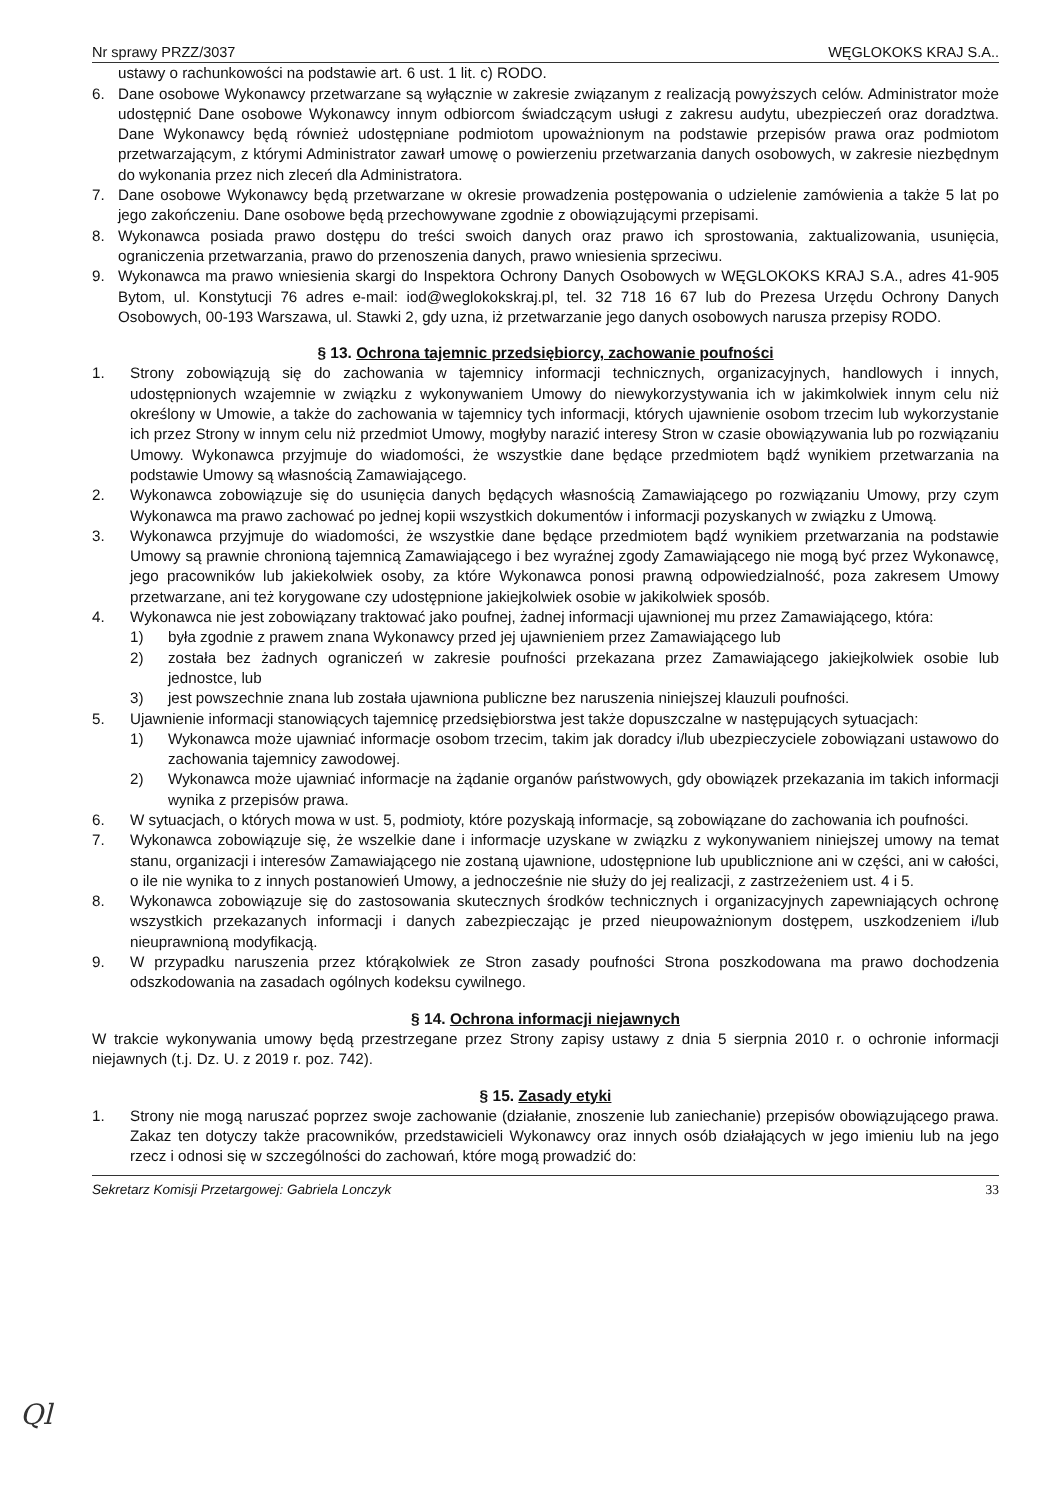Nr sprawy PRZZ/3037 WĘGLOKOKS KRAJ S.A..
ustawy o rachunkowości na podstawie art. 6 ust. 1 lit. c) RODO.
6. Dane osobowe Wykonawcy przetwarzane są wyłącznie w zakresie związanym z realizacją powyższych celów. Administrator może udostępnić Dane osobowe Wykonawcy innym odbiorcom świadczącym usługi z zakresu audytu, ubezpieczeń oraz doradztwa. Dane Wykonawcy będą również udostępniane podmiotom upoważnionym na podstawie przepisów prawa oraz podmiotom przetwarzającym, z którymi Administrator zawarł umowę o powierzeniu przetwarzania danych osobowych, w zakresie niezbędnym do wykonania przez nich zleceń dla Administratora.
7. Dane osobowe Wykonawcy będą przetwarzane w okresie prowadzenia postępowania o udzielenie zamówienia a także 5 lat po jego zakończeniu. Dane osobowe będą przechowywane zgodnie z obowiązującymi przepisami.
8. Wykonawca posiada prawo dostępu do treści swoich danych oraz prawo ich sprostowania, zaktualizowania, usunięcia, ograniczenia przetwarzania, prawo do przenoszenia danych, prawo wniesienia sprzeciwu.
9. Wykonawca ma prawo wniesienia skargi do Inspektora Ochrony Danych Osobowych w WĘGLOKOKS KRAJ S.A., adres 41-905 Bytom, ul. Konstytucji 76 adres e-mail: iod@weglokokskraj.pl, tel. 32 718 16 67 lub do Prezesa Urzędu Ochrony Danych Osobowych, 00-193 Warszawa, ul. Stawki 2, gdy uzna, iż przetwarzanie jego danych osobowych narusza przepisy RODO.
§ 13. Ochrona tajemnic przedsiębiorcy, zachowanie poufności
1. Strony zobowiązują się do zachowania w tajemnicy informacji technicznych, organizacyjnych, handlowych i innych, udostępnionych wzajemnie w związku z wykonywaniem Umowy do niewykorzystywania ich w jakimkolwiek innym celu niż określony w Umowie, a także do zachowania w tajemnicy tych informacji, których ujawnienie osobom trzecim lub wykorzystanie ich przez Strony w innym celu niż przedmiot Umowy, mogłyby narazić interesy Stron w czasie obowiązywania lub po rozwiązaniu Umowy. Wykonawca przyjmuje do wiadomości, że wszystkie dane będące przedmiotem bądź wynikiem przetwarzania na podstawie Umowy są własnością Zamawiającego.
2. Wykonawca zobowiązuje się do usunięcia danych będących własnością Zamawiającego po rozwiązaniu Umowy, przy czym Wykonawca ma prawo zachować po jednej kopii wszystkich dokumentów i informacji pozyskanych w związku z Umową.
3. Wykonawca przyjmuje do wiadomości, że wszystkie dane będące przedmiotem bądź wynikiem przetwarzania na podstawie Umowy są prawnie chronioną tajemnicą Zamawiającego i bez wyraźnej zgody Zamawiającego nie mogą być przez Wykonawcę, jego pracowników lub jakiekolwiek osoby, za które Wykonawca ponosi prawną odpowiedzialność, poza zakresem Umowy przetwarzane, ani też korygowane czy udostępnione jakiejkolwiek osobie w jakikolwiek sposób.
4. Wykonawca nie jest zobowiązany traktować jako poufnej, żadnej informacji ujawnionej mu przez Zamawiającego, która:
1) była zgodnie z prawem znana Wykonawcy przed jej ujawnieniem przez Zamawiającego lub
2) została bez żadnych ograniczeń w zakresie poufności przekazana przez Zamawiającego jakiejkolwiek osobie lub jednostce, lub
3) jest powszechnie znana lub została ujawniona publiczne bez naruszenia niniejszej klauzuli poufności.
5. Ujawnienie informacji stanowiących tajemnicę przedsiębiorstwa jest także dopuszczalne w następujących sytuacjach:
1) Wykonawca może ujawniać informacje osobom trzecim, takim jak doradcy i/lub ubezpieczyciele zobowiązani ustawowo do zachowania tajemnicy zawodowej.
2) Wykonawca może ujawniać informacje na żądanie organów państwowych, gdy obowiązek przekazania im takich informacji wynika z przepisów prawa.
6. W sytuacjach, o których mowa w ust. 5, podmioty, które pozyskają informacje, są zobowiązane do zachowania ich poufności.
7. Wykonawca zobowiązuje się, że wszelkie dane i informacje uzyskane w związku z wykonywaniem niniejszej umowy na temat stanu, organizacji i interesów Zamawiającego nie zostaną ujawnione, udostępnione lub upublicznione ani w części, ani w całości, o ile nie wynika to z innych postanowień Umowy, a jednocześnie nie służy do jej realizacji, z zastrzeżeniem ust. 4 i 5.
8. Wykonawca zobowiązuje się do zastosowania skutecznych środków technicznych i organizacyjnych zapewniających ochronę wszystkich przekazanych informacji i danych zabezpieczając je przed nieupoważnionym dostępem, uszkodzeniem i/lub nieuprawnioną modyfikacją.
9. W przypadku naruszenia przez którąkolwiek ze Stron zasady poufności Strona poszkodowana ma prawo dochodzenia odszkodowania na zasadach ogólnych kodeksu cywilnego.
§ 14. Ochrona informacji niejawnych
W trakcie wykonywania umowy będą przestrzegane przez Strony zapisy ustawy z dnia 5 sierpnia 2010 r. o ochronie informacji niejawnych (t.j. Dz. U. z 2019 r. poz. 742).
§ 15. Zasady etyki
1. Strony nie mogą naruszać poprzez swoje zachowanie (działanie, znoszenie lub zaniechanie) przepisów obowiązującego prawa. Zakaz ten dotyczy także pracowników, przedstawicieli Wykonawcy oraz innych osób działających w jego imieniu lub na jego rzecz i odnosi się w szczególności do zachowań, które mogą prowadzić do:
Sekretarz Komisji Przetargowej: Gabriela Lonczyk 33
Ql